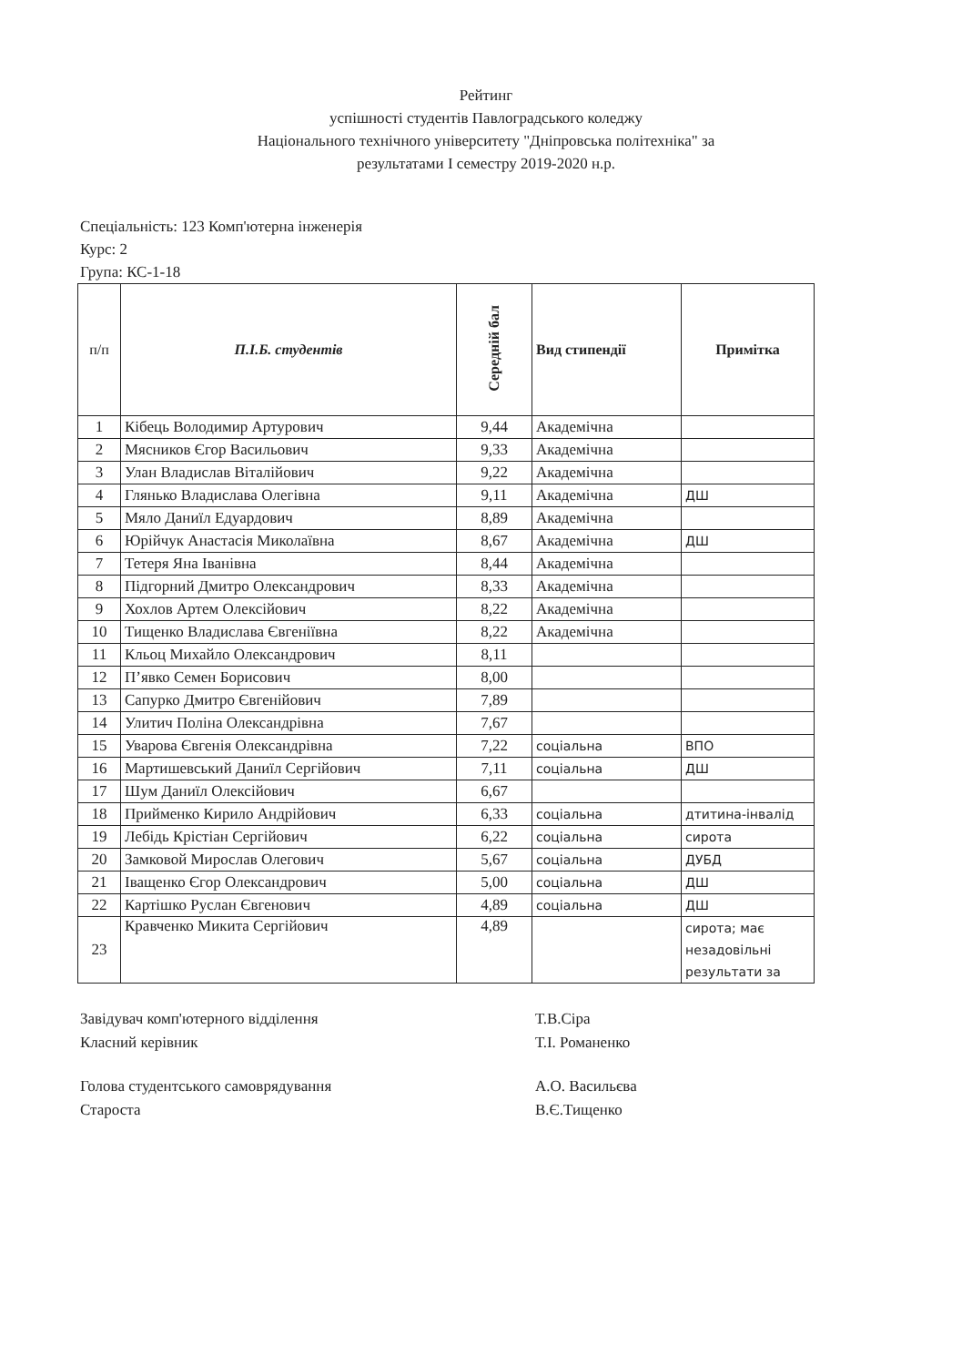Рейтинг
успішності студентів Павлоградського коледжу
Національного технічного університету "Дніпровська політехніка" за
результатами І семестру 2019-2020 н.р.
Спеціальність: 123 Комп'ютерна інженерія
Курс: 2
Група: КС-1-18
| п/п | П.І.Б. студентів | Середній бал | Вид стипендії | Примітка |
| --- | --- | --- | --- | --- |
| 1 | Кібець Володимир Артурович | 9,44 | Академічна | |
| 2 | Мясников Єгор Васильович | 9,33 | Академічна | |
| 3 | Улан Владислав Віталійович | 9,22 | Академічна | |
| 4 | Глянько Владислава Олегівна | 9,11 | Академічна | ДШ |
| 5 | Мяло Даниїл Едуардович | 8,89 | Академічна | |
| 6 | Юрійчук Анастасія Миколаївна | 8,67 | Академічна | ДШ |
| 7 | Тетеря Яна Іванівна | 8,44 | Академічна | |
| 8 | Підгорний Дмитро Олександрович | 8,33 | Академічна | |
| 9 | Хохлов Артем Олексійович | 8,22 | Академічна | |
| 10 | Тищенко Владислава Євгеніївна | 8,22 | Академічна | |
| 11 | Кльоц Михайло Олександрович | 8,11 | | |
| 12 | П’явко Семен Борисович | 8,00 | | |
| 13 | Сапурко Дмитро Євгенійович | 7,89 | | |
| 14 | Улитич Поліна Олександрівна | 7,67 | | |
| 15 | Уварова Євгенія Олександрівна | 7,22 | соціальна | ВПО |
| 16 | Мартишевський Даниїл Сергійович | 7,11 | соціальна | ДШ |
| 17 | Шум Даниїл Олексійович | 6,67 | | |
| 18 | Прийменко Кирило Андрійович | 6,33 | соціальна | дтитина-інвалід |
| 19 | Лебідь Крістіан Сергійович | 6,22 | соціальна | сирота |
| 20 | Замковой Мирослав Олегович | 5,67 | соціальна | ДУБД |
| 21 | Іващенко Єгор Олександрович | 5,00 | соціальна | ДШ |
| 22 | Картішко Руслан Євгенович | 4,89 | соціальна | ДШ |
| 23 | Кравченко Микита Сергійович | 4,89 | | сирота; має незадовільні результати за |
Завідувач комп'ютерного відділення
Класний керівник
Т.В.Сіра
Т.І. Романенко
Голова студентського самоврядування
Староста
А.О. Васильєва
В.Є.Тищенко